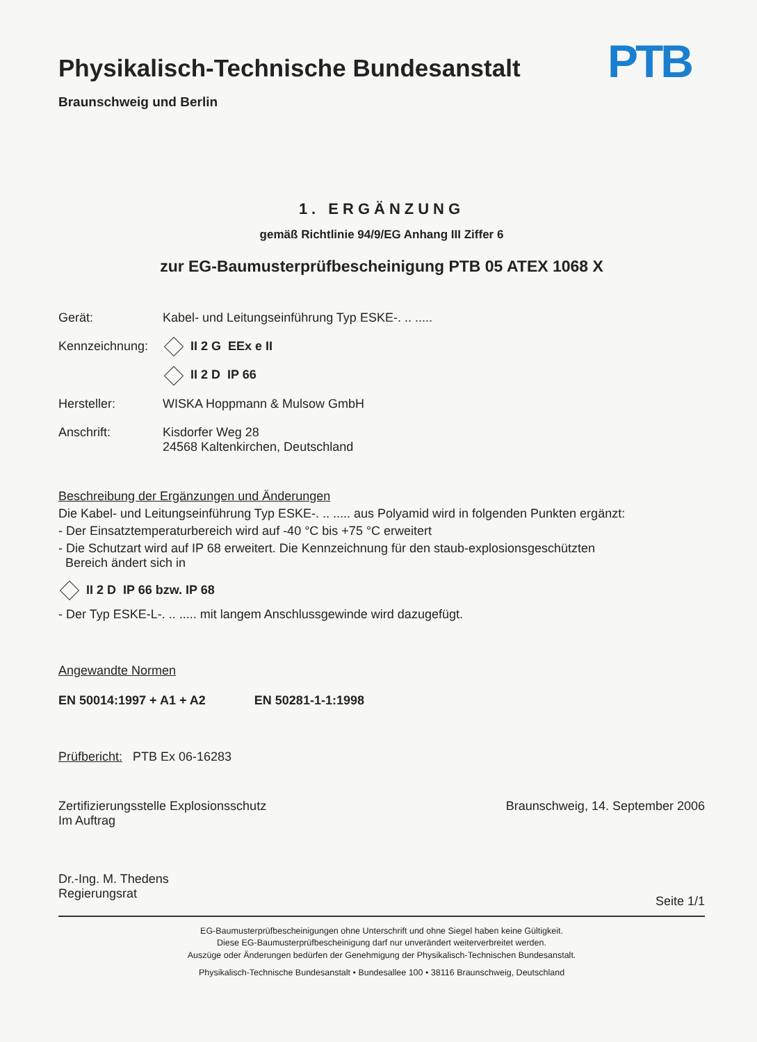Physikalisch-Technische Bundesanstalt
Braunschweig und Berlin
PTB
1. ERGÄNZUNG
gemäß Richtlinie 94/9/EG Anhang III Ziffer 6
zur EG-Baumusterprüfbescheinigung PTB 05 ATEX 1068 X
Gerät: Kabel- und Leitungseinführung Typ ESKE-. .. .....
Kennzeichnung:
II 2 G EEx e II
II 2 D IP 66
Hersteller: WISKA Hoppmann & Mulsow GmbH
Anschrift: Kisdorfer Weg 28
24568 Kaltenkirchen, Deutschland
Beschreibung der Ergänzungen und Änderungen
Die Kabel- und Leitungseinführung Typ ESKE-. .. ..... aus Polyamid wird in folgenden Punkten ergänzt:
- Der Einsatztemperaturbereich wird auf -40 °C bis +75 °C erweitert
- Die Schutzart wird auf IP 68 erweitert. Die Kennzeichnung für den staub-explosionsgeschützten
Bereich ändert sich in
II 2 D IP 66 bzw. IP 68
- Der Typ ESKE-L-. .. ..... mit langem Anschlussgewinde wird dazugefügt.
Angewandte Normen
EN 50014:1997 + A1 + A2 EN 50281-1-1:1998
Prüfbericht: PTB Ex 06-16283
Zertifizierungsstelle Explosionsschutz
Im Auftrag
Dr.-Ing. M. Thedens
Regierungsrat
Braunschweig, 14. September 2006
Seite 1/1
EG-Baumusterprüfbescheinigungen ohne Unterschrift und ohne Siegel haben keine Gültigkeit.
Diese EG-Baumusterprüfbescheinigung darf nur unverändert weiterverbreitet werden.
Auszüge oder Änderungen bedürfen der Genehmigung der Physikalisch-Technischen Bundesanstalt.
Physikalisch-Technische Bundesanstalt • Bundesallee 100 • 38116 Braunschweig, Deutschland